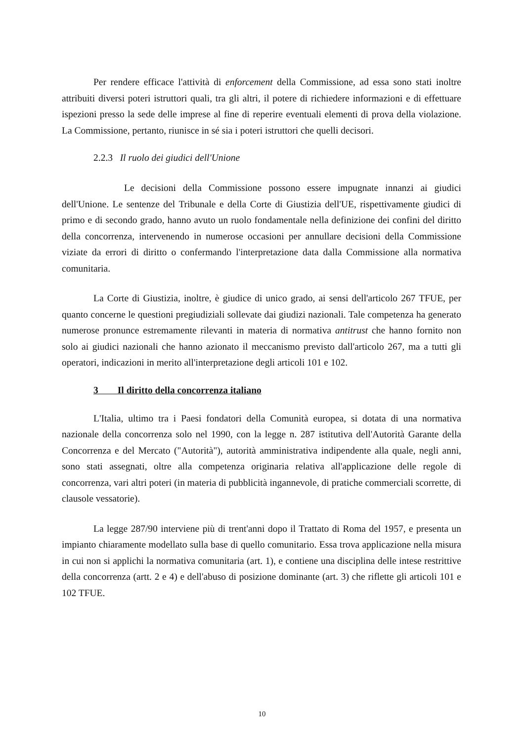Per rendere efficace l'attività di enforcement della Commissione, ad essa sono stati inoltre attribuiti diversi poteri istruttori quali, tra gli altri, il potere di richiedere informazioni e di effettuare ispezioni presso la sede delle imprese al fine di reperire eventuali elementi di prova della violazione. La Commissione, pertanto, riunisce in sé sia i poteri istruttori che quelli decisori.
2.2.3 Il ruolo dei giudici dell'Unione
Le decisioni della Commissione possono essere impugnate innanzi ai giudici dell'Unione. Le sentenze del Tribunale e della Corte di Giustizia dell'UE, rispettivamente giudici di primo e di secondo grado, hanno avuto un ruolo fondamentale nella definizione dei confini del diritto della concorrenza, intervenendo in numerose occasioni per annullare decisioni della Commissione viziate da errori di diritto o confermando l'interpretazione data dalla Commissione alla normativa comunitaria.
La Corte di Giustizia, inoltre, è giudice di unico grado, ai sensi dell'articolo 267 TFUE, per quanto concerne le questioni pregiudiziali sollevate dai giudizi nazionali. Tale competenza ha generato numerose pronunce estremamente rilevanti in materia di normativa antitrust che hanno fornito non solo ai giudici nazionali che hanno azionato il meccanismo previsto dall'articolo 267, ma a tutti gli operatori, indicazioni in merito all'interpretazione degli articoli 101 e 102.
3 Il diritto della concorrenza italiano
L'Italia, ultimo tra i Paesi fondatori della Comunità europea, si dotata di una normativa nazionale della concorrenza solo nel 1990, con la legge n. 287 istitutiva dell'Autorità Garante della Concorrenza e del Mercato ("Autorità"), autorità amministrativa indipendente alla quale, negli anni, sono stati assegnati, oltre alla competenza originaria relativa all'applicazione delle regole di concorrenza, vari altri poteri (in materia di pubblicità ingannevole, di pratiche commerciali scorrette, di clausole vessatorie).
La legge 287/90 interviene più di trent'anni dopo il Trattato di Roma del 1957, e presenta un impianto chiaramente modellato sulla base di quello comunitario. Essa trova applicazione nella misura in cui non si applichi la normativa comunitaria (art. 1), e contiene una disciplina delle intese restrittive della concorrenza (artt. 2 e 4) e dell'abuso di posizione dominante (art. 3) che riflette gli articoli 101 e 102 TFUE.
10